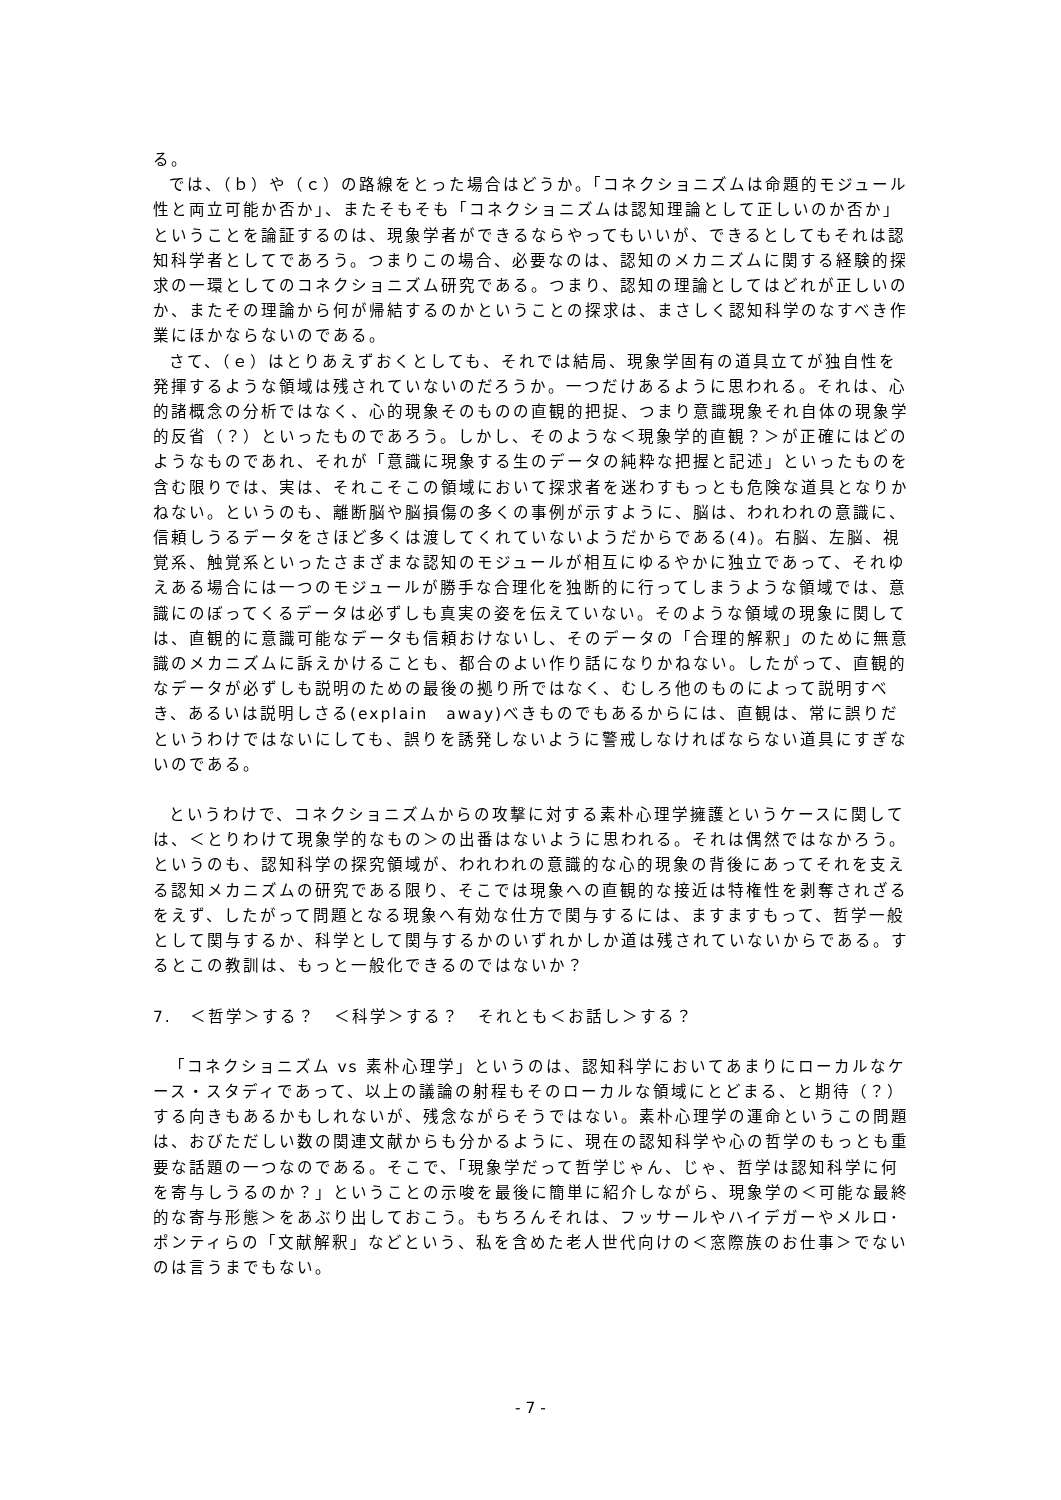る。
では、（ｂ）や（ｃ）の路線をとった場合はどうか。「コネクショニズムは命題的モジュール性と両立可能か否か」、またそもそも「コネクショニズムは認知理論として正しいのか否か」ということを論証するのは、現象学者ができるならやってもいいが、できるとしてもそれは認知科学者としてであろう。つまりこの場合、必要なのは、認知のメカニズムに関する経験的探求の一環としてのコネクショニズム研究である。つまり、認知の理論としてはどれが正しいのか、またその理論から何が帰結するのかということの探求は、まさしく認知科学のなすべき作業にほかならないのである。
さて、（ｅ）はとりあえずおくとしても、それでは結局、現象学固有の道具立てが独自性を発揮するような領域は残されていないのだろうか。一つだけあるように思われる。それは、心的諸概念の分析ではなく、心的現象そのものの直観的把捉、つまり意識現象それ自体の現象学的反省（？）といったものであろう。しかし、そのような＜現象学的直観？＞が正確にはどのようなものであれ、それが「意識に現象する生のデータの純粋な把握と記述」といったものを含む限りでは、実は、それこそこの領域において探求者を迷わすもっとも危険な道具となりかねない。というのも、離断脳や脳損傷の多くの事例が示すように、脳は、われわれの意識に、信頼しうるデータをさほど多くは渡してくれていないようだからである(4)。右脳、左脳、視覚系、触覚系といったさまざまな認知のモジュールが相互にゆるやかに独立であって、それゆえある場合には一つのモジュールが勝手な合理化を独断的に行ってしまうような領域では、意識にのぼってくるデータは必ずしも真実の姿を伝えていない。そのような領域の現象に関しては、直観的に意識可能なデータも信頼おけないし、そのデータの「合理的解釈」のために無意識のメカニズムに訴えかけることも、都合のよい作り話になりかねない。したがって、直観的なデータが必ずしも説明のための最後の拠り所ではなく、むしろ他のものによって説明すべき、あるいは説明しさる(explain　away)べきものでもあるからには、直観は、常に誤りだというわけではないにしても、誤りを誘発しないように警戒しなければならない道具にすぎないのである。
というわけで、コネクショニズムからの攻撃に対する素朴心理学擁護というケースに関しては、＜とりわけて現象学的なもの＞の出番はないように思われる。それは偶然ではなかろう。というのも、認知科学の探究領域が、われわれの意識的な心的現象の背後にあってそれを支える認知メカニズムの研究である限り、そこでは現象への直観的な接近は特権性を剥奪されざるをえず、したがって問題となる現象へ有効な仕方で関与するには、ますますもって、哲学一般として関与するか、科学として関与するかのいずれかしか道は残されていないからである。するとこの教訓は、もっと一般化できるのではないか？
7.　＜哲学＞する？　＜科学＞する？　それとも＜お話し＞する？
「コネクショニズム vs 素朴心理学」というのは、認知科学においてあまりにローカルなケース・スタディであって、以上の議論の射程もそのローカルな領域にとどまる、と期待（？）する向きもあるかもしれないが、残念ながらそうではない。素朴心理学の運命というこの問題は、おびただしい数の関連文献からも分かるように、現在の認知科学や心の哲学のもっとも重要な話題の一つなのである。そこで、「現象学だって哲学じゃん、じゃ、哲学は認知科学に何を寄与しうるのか？」ということの示唆を最後に簡単に紹介しながら、現象学の＜可能な最終的な寄与形態＞をあぶり出しておこう。もちろんそれは、フッサールやハイデガーやメルロ･ポンティらの「文献解釈」などという、私を含めた老人世代向けの＜窓際族のお仕事＞でないのは言うまでもない。
- 7 -